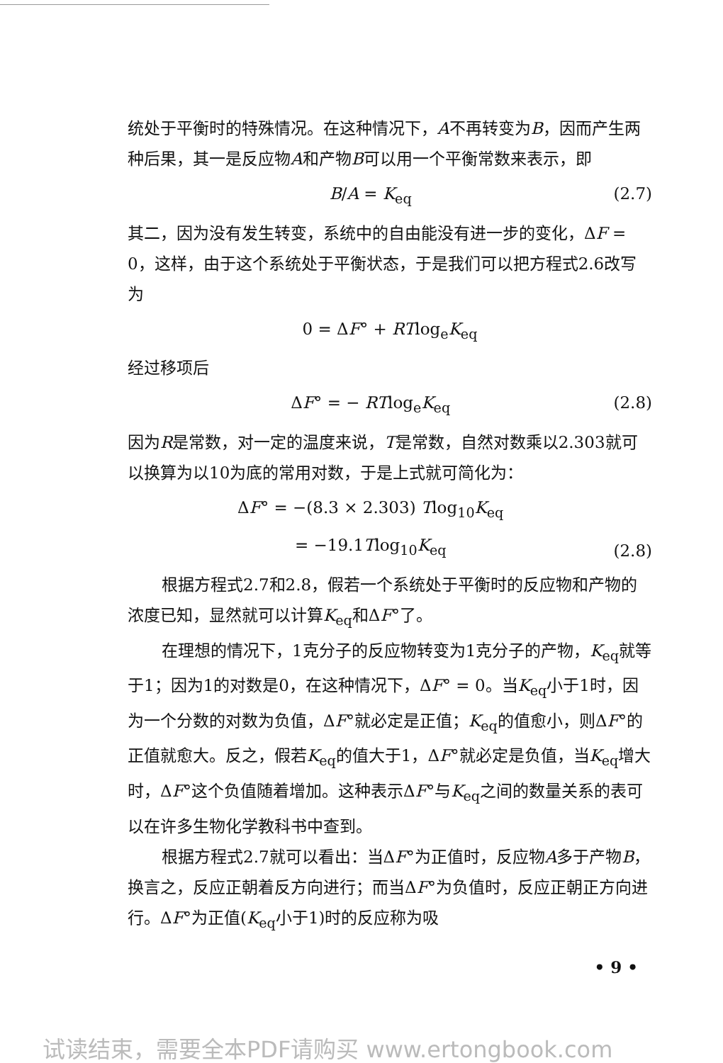统处于平衡时的特殊情况。在这种情况下，A不再转变为B，因而产生两种后果，其一是反应物A和产物B可以用一个平衡常数来表示，即
B/A = K<sub>eq</sub> (2.7)
其二，因为没有发生转变，系统中的自由能没有进一步的变化，ΔF = 0，这样，由于这个系统处于平衡状态，于是我们可以把方程式2.6改写为
0 = ΔF° + RTlog<sub>e</sub>K<sub>eq</sub>
经过移项后
ΔF° = − RTlog<sub>e</sub>K<sub>eq</sub> (2.8)
因为R是常数，对一定的温度来说，T是常数，自然对数乘以2.303就可以换算为以10为底的常用对数，于是上式就可简化为：
ΔF° = −(8.3 × 2.303) Tlog<sub>10</sub>K<sub>eq</sub>
= −19.1Tlog<sub>10</sub>K<sub>eq</sub> (2.8)
根据方程式2.7和2.8，假若一个系统处于平衡时的反应物和产物的浓度已知，显然就可以计算K<sub>eq</sub>和ΔF°了。
在理想的情况下，1克分子的反应物转变为1克分子的产物，K<sub>eq</sub>就等于1；因为1的对数是0，在这种情况下，ΔF° = 0。当K<sub>eq</sub>小于1时，因为一个分数的对数为负值，ΔF°就必定是正值；K<sub>eq</sub>的值愈小，则ΔF°的正值就愈大。反之，假若K<sub>eq</sub>的值大于1，ΔF°就必定是负值，当K<sub>eq</sub>增大时，ΔF°这个负值随着增加。这种表示ΔF°与K<sub>eq</sub>之间的数量关系的表可以在许多生物化学教科书中查到。
根据方程式2.7就可以看出：当ΔF°为正值时，反应物A多于产物B，换言之，反应正朝着反方向进行；而当ΔF°为负值时，反应正朝正方向进行。ΔF°为正值(K<sub>eq</sub>小于1)时的反应称为吸
• 9 •
试读结束，需要全本PDF请购买 www.ertongbook.com